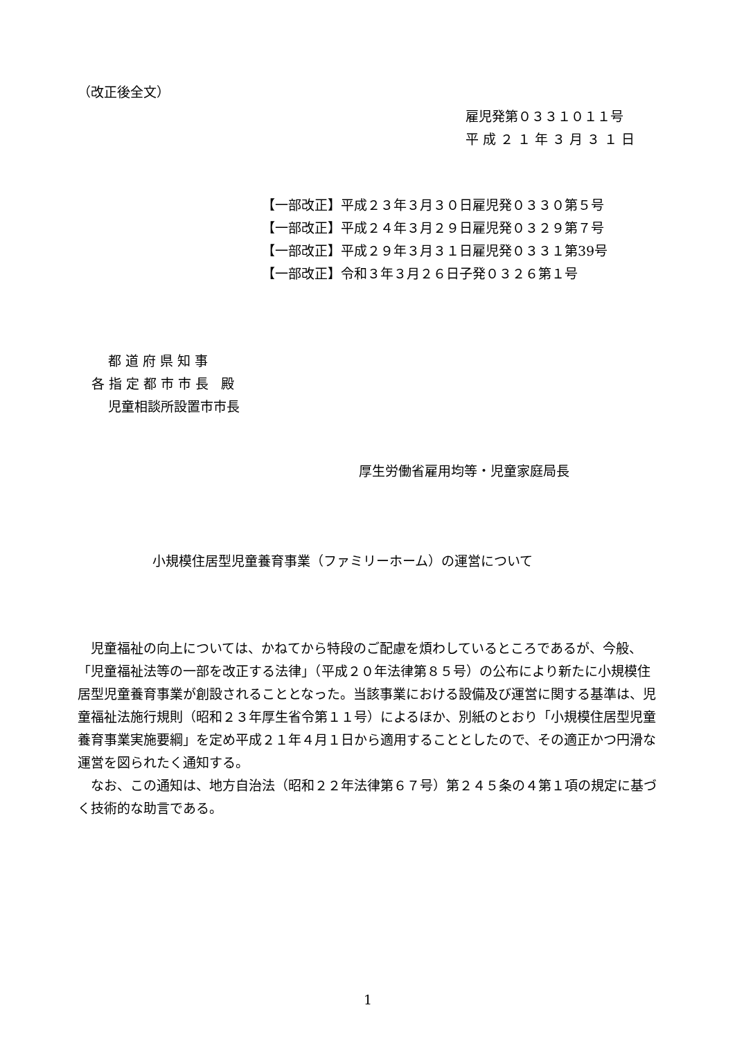（改正後全文）
雇児発第０３３１０１１号
平 成 ２ １ 年 ３ 月 ３ １ 日
【一部改正】平成２３年３月３０日雇児発０３３０第５号
【一部改正】平成２４年３月２９日雇児発０３２９第７号
【一部改正】平成２９年３月３１日雇児発０３３１第39号
【一部改正】令和３年３月２６日子発０３２６第１号
都 道 府 県 知 事
各 指 定 都 市 市 長 殿
児童相談所設置市市長
厚生労働省雇用均等・児童家庭局長
小規模住居型児童養育事業（ファミリーホーム）の運営について
児童福祉の向上については、かねてから特段のご配慮を煩わしているところであるが、今般、「児童福祉法等の一部を改正する法律」（平成２０年法律第８５号）の公布により新たに小規模住居型児童養育事業が創設されることとなった。当該事業における設備及び運営に関する基準は、児童福祉法施行規則（昭和２３年厚生省令第１１号）によるほか、別紙のとおり「小規模住居型児童養育事業実施要綱」を定め平成２１年４月１日から適用することとしたので、その適正かつ円滑な運営を図られたく通知する。
なお、この通知は、地方自治法（昭和２２年法律第６７号）第２４５条の４第１項の規定に基づく技術的な助言である。
1